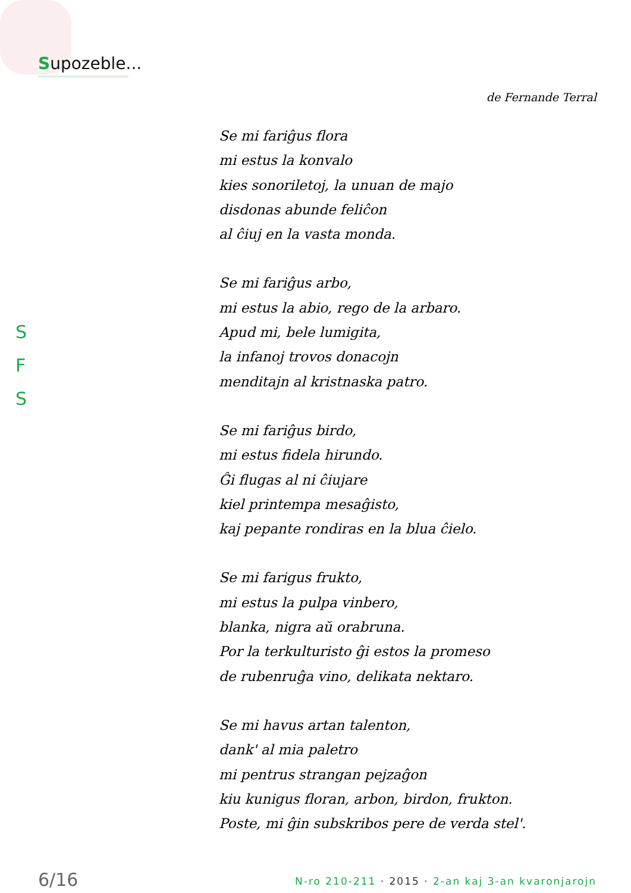Supozeble...
de Fernande Terral
S
F
S
Se mi fariĝus flora
mi estus la konvalo
kies sonoriletoj, la unuan de majo
disdonas abunde feliĉon
al ĉiuj en la vasta monda.
Se mi fariĝus arbo,
mi estus la abio, rego de la arbaro.
Apud mi, bele lumigita,
la infanoj trovos donacojn
menditajn al kristnaska patro.
Se mi fariĝus birdo,
mi estus fidela hirundo.
Ĝi flugas al ni ĉiujare
kiel printempa mesaĝisto,
kaj pepante rondiras en la blua ĉielo.
Se mi farigus frukto,
mi estus la pulpa vinbero,
blanka, nigra aŭ orabruna.
Por la terkulturisto ĝi estos la promeso
de rubenruĝa vino, delikata nektaro.
Se mi havus artan talenton,
dank' al mia paletro
mi pentrus strangan pejzaĝon
kiu kunigus floran, arbon, birdon, frukton.
Poste, mi ĝin subskribos pere de verda stel'.
6/16
N-ro 210-211 · 2015 · 2-an kaj 3-an kvaronjarojn